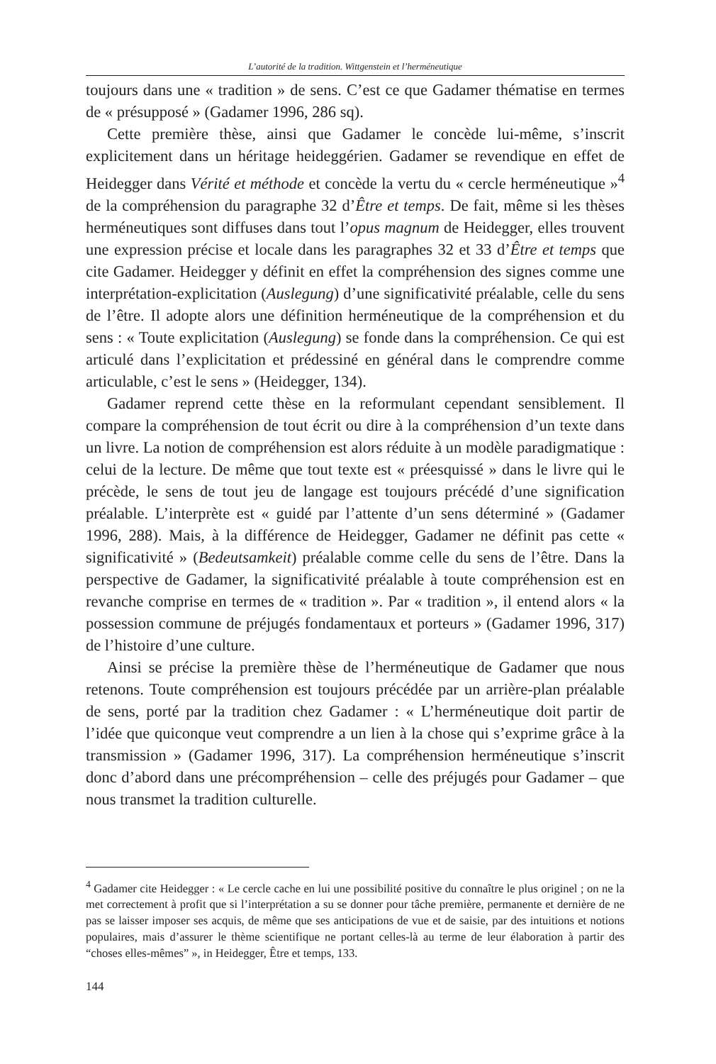L’autorité de la tradition. Wittgenstein et l’herméneutique
toujours dans une « tradition » de sens. C’est ce que Gadamer thématise en termes de « présupposé » (Gadamer 1996, 286 sq).
Cette première thèse, ainsi que Gadamer le concède lui-même, s’inscrit explicitement dans un héritage heideggérien. Gadamer se revendique en effet de Heidegger dans Vérité et méthode et concède la vertu du « cercle herméneutique »<sup>4</sup> de la compréhension du paragraphe 32 d’Être et temps. De fait, même si les thèses herméneutiques sont diffuses dans tout l’opus magnum de Heidegger, elles trouvent une expression précise et locale dans les paragraphes 32 et 33 d’Être et temps que cite Gadamer. Heidegger y définit en effet la compréhension des signes comme une interprétation-explicitation (Auslegung) d’une significativité préalable, celle du sens de l’être. Il adopte alors une définition herméneutique de la compréhension et du sens : « Toute explicitation (Auslegung) se fonde dans la compréhension. Ce qui est articulé dans l’explicitation et prédessiné en général dans le comprendre comme articulable, c’est le sens » (Heidegger, 134).
Gadamer reprend cette thèse en la reformulant cependant sensiblement. Il compare la compréhension de tout écrit ou dire à la compréhension d’un texte dans un livre. La notion de compréhension est alors réduite à un modèle paradigmatique : celui de la lecture. De même que tout texte est « préesquissé » dans le livre qui le précède, le sens de tout jeu de langage est toujours précédé d’une signification préalable. L’interprète est « guidé par l’attente d’un sens déterminé » (Gadamer 1996, 288). Mais, à la différence de Heidegger, Gadamer ne définit pas cette « significativité » (Bedeutsamkeit) préalable comme celle du sens de l’être. Dans la perspective de Gadamer, la significativité préalable à toute compréhension est en revanche comprise en termes de « tradition ». Par « tradition », il entend alors « la possession commune de préjugés fondamentaux et porteurs » (Gadamer 1996, 317) de l’histoire d’une culture.
Ainsi se précise la première thèse de l’herméneutique de Gadamer que nous retenons. Toute compréhension est toujours précédée par un arrière-plan préalable de sens, porté par la tradition chez Gadamer : « L’herméneutique doit partir de l’idée que quiconque veut comprendre a un lien à la chose qui s’exprime grâce à la transmission » (Gadamer 1996, 317). La compréhension herméneutique s’inscrit donc d’abord dans une précompréhension – celle des préjugés pour Gadamer – que nous transmet la tradition culturelle.
<sup>4</sup> Gadamer cite Heidegger : « Le cercle cache en lui une possibilité positive du connaître le plus originel ; on ne la met correctement à profit que si l’interprétation a su se donner pour tâche première, permanente et dernière de ne pas se laisser imposer ses acquis, de même que ses anticipations de vue et de saisie, par des intuitions et notions populaires, mais d’assurer le thème scientifique ne portant celles-là au terme de leur élaboration à partir des “choses elles-mêmes” », in Heidegger, Être et temps, 133.
144